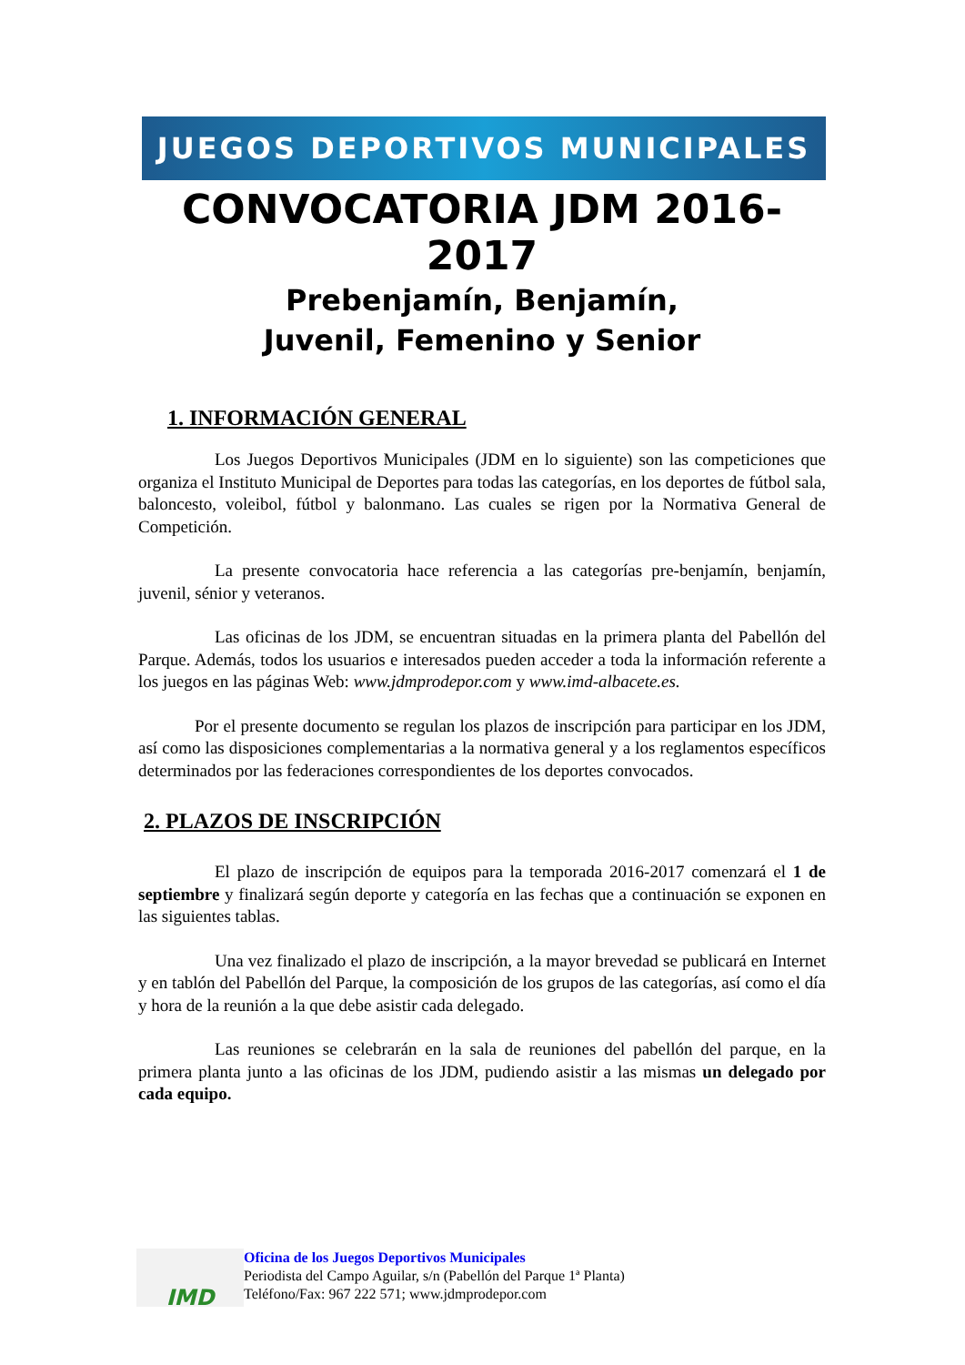JUEGOS DEPORTIVOS MUNICIPALES
CONVOCATORIA JDM 2016-2017
Prebenjamín, Benjamín,
Juvenil, Femenino y Senior
1. INFORMACIÓN GENERAL
Los Juegos Deportivos Municipales (JDM en lo siguiente) son las competiciones que organiza el Instituto Municipal de Deportes para todas las categorías, en los deportes de fútbol sala, baloncesto, voleibol, fútbol y balonmano. Las cuales se rigen por la Normativa General de Competición.
La presente convocatoria hace referencia a las categorías pre-benjamín, benjamín, juvenil, sénior y veteranos.
Las oficinas de los JDM, se encuentran situadas en la primera planta del Pabellón del Parque. Además, todos los usuarios e interesados pueden acceder a toda la información referente a los juegos en las páginas Web: www.jdmprodepor.com y www.imd-albacete.es.
Por el presente documento se regulan los plazos de inscripción para participar en los JDM, así como las disposiciones complementarias a la normativa general y a los reglamentos específicos determinados por las federaciones correspondientes de los deportes convocados.
2. PLAZOS DE INSCRIPCIÓN
El plazo de inscripción de equipos para la temporada 2016-2017 comenzará el 1 de septiembre y finalizará según deporte y categoría en las fechas que a continuación se exponen en las siguientes tablas.
Una vez finalizado el plazo de inscripción, a la mayor brevedad se publicará en Internet y en tablón del Pabellón del Parque, la composición de los grupos de las categorías, así como el día y hora de la reunión a la que debe asistir cada delegado.
Las reuniones se celebrarán en la sala de reuniones del pabellón del parque, en la primera planta junto a las oficinas de los JDM, pudiendo asistir a las mismas un delegado por cada equipo.
IMD
Oficina de los Juegos Deportivos Municipales
Periodista del Campo Aguilar, s/n (Pabellón del Parque 1ª Planta)
Teléfono/Fax: 967 222 571; www.jdmprodepor.com